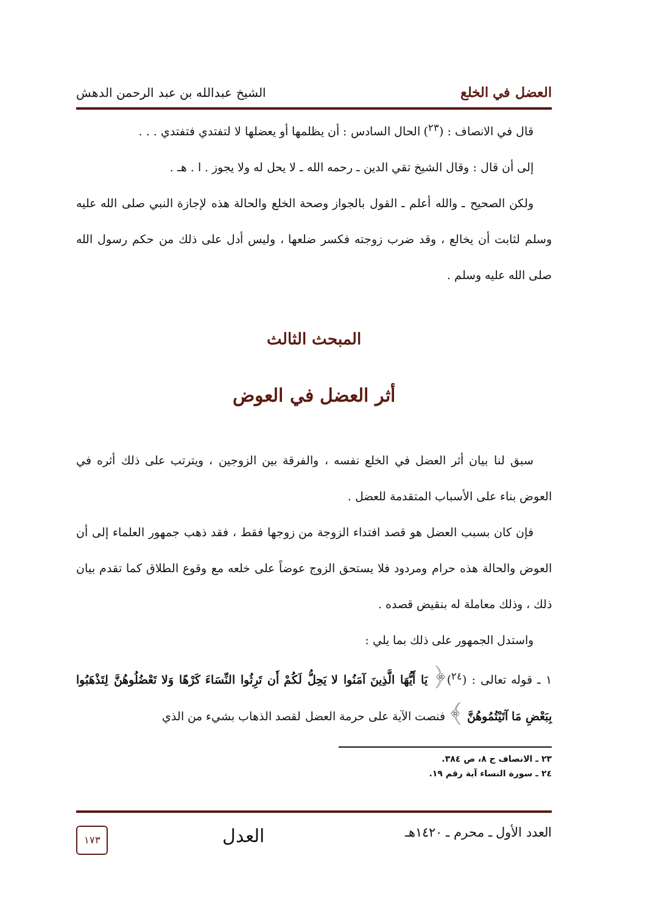العضل في الخلع الشيخ عبدالله بن عبد الرحمن الدهش
قال في الانصاف : (<sup>٢٣</sup>) الحال السادس : أن يظلمها أو يعضلها لا لتفتدي فتفتدي . . .
إلى أن قال : وقال الشيخ تقي الدين ـ رحمه الله ـ لا يحل له ولا يجوز . ا . هـ .
ولكن الصحيح ـ والله أعلم ـ القول بالجواز وصحة الخلع والحالة هذه لإجازة النبي صلى الله عليه وسلم لثابت أن يخالع ، وقد ضرب زوجته فكسر ضلعها ، وليس أدل على ذلك من حكم رسول الله صلى الله عليه وسلم .
المبحث الثالث
أثر العضل في العوض
سبق لنا بيان أثر العضل في الخلع نفسه ، والفرقة بين الزوجين ، ويترتب على ذلك أثره في العوض بناء على الأسباب المتقدمة للعضل .
فإن كان بسبب العضل هو قصد افتداء الزوجة من زوجها فقط ، فقد ذهب جمهور العلماء إلى أن العوض والحالة هذه حرام ومردود فلا يستحق الزوج عوضاً على خلعه مع وقوع الطلاق كما تقدم بيان ذلك ، وذلك معاملة له بنقيض قصده .
واستدل الجمهور على ذلك بما يلي :
١ ـ قوله تعالى : (<sup>٢٤</sup>)﴿ يَا أَيُّهَا الَّذِينَ آمَنُوا لا يَحِلُّ لَكُمْ أَن تَرِثُوا النِّسَاءَ كَرْهًا وَلا تَعْضُلُوهُنَّ لِتَذْهَبُوا بِبَعْضِ مَا آتَيْتُمُوهُنَّ ﴾ فنصت الآية على حرمة العضل لقصد الذهاب بشيء من الذي
٢٣ ـ الانصاف ج ٨، ص ٣٨٤.
٢٤ ـ سورة النساء آية رقم ١٩.
العدد الأول ـ محرم ـ ١٤٢٠هـ العدل
١٧٣